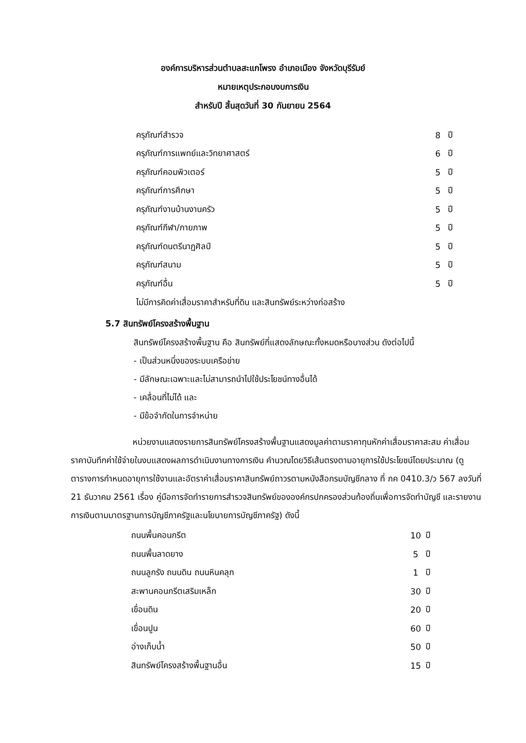องค์การบริหารส่วนตำบลสะแกโพรง อำเภอเมือง จังหวัดบุรีรัมย์
หมายเหตุประกอบงบการเงิน
สำหรับปี สิ้นสุดวันที่ 30 กันยายน 2564
| ครุภัณฑ์สำรวจ | 8 | ปี |
| ครุภัณฑ์การแพทย์และวิทยาศาสตร์ | 6 | ปี |
| ครุภัณฑ์คอมพิวเตอร์ | 5 | ปี |
| ครุภัณฑ์การศึกษา | 5 | ปี |
| ครุภัณฑ์งานบ้านงานครัว | 5 | ปี |
| ครุภัณฑ์กีฬา/กายภาพ | 5 | ปี |
| ครุภัณฑ์ดนตรีนาฏศิลป์ | 5 | ปี |
| ครุภัณฑ์สนาม | 5 | ปี |
| ครุภัณฑ์อื่น | 5 | ปี |
ไม่มีการคิดค่าเสื่อมราคาสำหรับที่ดิน และสินทรัพย์ระหว่างก่อสร้าง
5.7 สินทรัพย์โครงสร้างพื้นฐาน
สินทรัพย์โครงสร้างพื้นฐาน คือ สินทรัพย์ที่แสดงลักษณะทั้งหมดหรือบางส่วน ดังต่อไปนี้
- เป็นส่วนหนึ่งของระบบเครือข่าย
- มีลักษณะเฉพาะและไม่สามารถนำไปใช้ประโยชน์ทางอื่นได้
- เคลื่อนที่ไม่ได้ และ
- มีข้อจำกัดในการจำหน่าย
หน่วยงานแสดงรายการสินทรัพย์โครงสร้างพื้นฐานแสดงมูลค่าตามราคาทุนหักค่าเสื่อมราคาสะสม ค่าเสื่อมราคาบันทึกค่าใช้จ่ายในงบแสดงผลการดำเนินงานทางการเงิน คำนวณโดยวิธีเส้นตรงตามอายุการใช้ประโยชน์โดยประมาณ (ดูตารางการกำหนดอายุการใช้งานและอัตราค่าเสื่อมราคาสินทรัพย์ถาวรตามหนังสือกรมบัญชีกลาง ที่ กค 0410.3/ว 567 ลงวันที่ 21 ธันวาคม 2561 เรื่อง คู่มือการจัดทำรายการสำรวจสินทรัพย์ขององค์กรปกครองส่วนท้องถิ่นเพื่อการจัดทำบัญชี และรายงานการเงินตามมาตรฐานการบัญชีภาครัฐและนโยบายการบัญชีภาครัฐ) ดังนี้
| ถนนพื้นคอนกรีต | 10 | ปี |
| ถนนพื้นลาดยาง | 5 | ปี |
| ถนนลูกรัง ถนนดิน ถนนหินคลุก | 1 | ปี |
| สะพานคอนกรีตเสริมเหล็ก | 30 | ปี |
| เขื่อนดิน | 20 | ปี |
| เขื่อนปูน | 60 | ปี |
| อ่างเก็บน้ำ | 50 | ปี |
| สินทรัพย์โครงสร้างพื้นฐานอื่น | 15 | ปี |